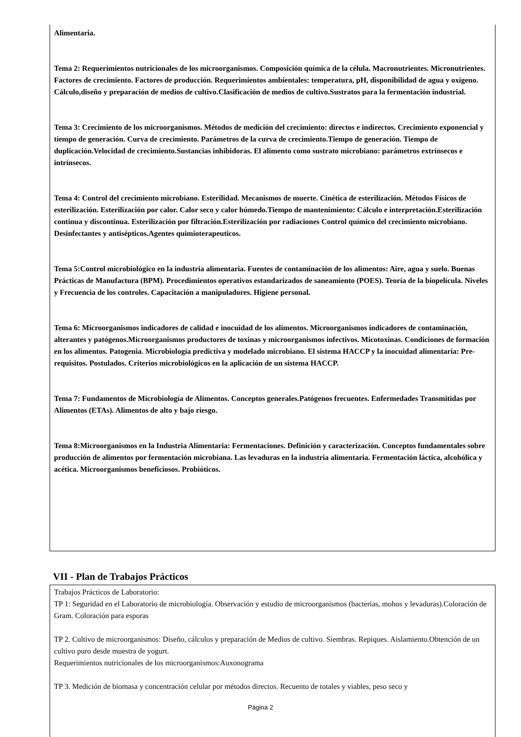Alimentaria.
Tema 2: Requerimientos nutricionales de los microorganismos. Composición química de la célula. Macronutrientes. Micronutrientes. Factores de crecimiento. Factores de producción. Requerimientos ambientales: temperatura, pH, disponibilidad de agua y oxígeno. Cálculo,diseño y preparación de medios de cultivo.Clasificación de medios de cultivo.Sustratos para la fermentación industrial.
Tema 3: Crecimiento de los microorganismos. Métodos de medición del crecimiento: directos e indirectos. Crecimiento exponencial y tiempo de generación. Curva de crecimiento. Parámetros de la curva de crecimiento.Tiempo de generación. Tiempo de duplicación.Velocidad de crecimiento.Sustancias inhibidoras. El alimento como sustrato microbiano: parámetros extrínsecos e intrínsecos.
Tema 4: Control del crecimiento microbiano. Esterilidad. Mecanismos de muerte. Cinética de esterilización. Métodos Físicos de esterilización. Esterilización por calor. Calor seco y calor húmedo.Tiempo de mantenimiento: Cálculo e interpretación.Esterilización continua y discontinua. Esterilización por filtración.Esterilización por radiaciones Control químico del crecimiento microbiano. Desinfectantes y antisépticos.Agentes quimioterapeuticos.
Tema 5:Control microbiológico en la industria alimentaria. Fuentes de contaminación de los alimentos: Aire, agua y suelo. Buenas Prácticas de Manufactura (BPM). Procedimientos operativos estandarizados de saneamiento (POES). Teoría de la biopelícula. Niveles y Frecuencia de los controles. Capacitación a manipuladores. Higiene personal.
Tema 6: Microorganismos indicadores de calidad e inocuidad de los alimentos. Microorganismos indicadores de contaminación, alterantes y patógenos.Microorganismos productores de toxinas y microorganismos infectivos. Micotoxinas. Condiciones de formación en los alimentos. Patogenia. Microbiología predictiva y modelado microbiano. El sistema HACCP y la inocuidad alimentaria: Pre-requisitos. Postulados. Criterios microbiológicos en la aplicación de un sistema HACCP.
Tema 7: Fundamentos de Microbiología de Alimentos. Conceptos generales.Patógenos frecuentes. Enfermedades Transmitidas por Alimentos (ETAs). Alimentos de alto y bajo riesgo.
Tema 8:Microorganismos en la Industria Alimentaria: Fermentaciones. Definición y caracterización. Conceptos fundamentales sobre producción de alimentos por fermentación microbiana. Las levaduras en la industria alimentaria. Fermentación láctica, alcohólica y acética. Microorganismos beneficiosos. Probióticos.
VII - Plan de Trabajos Prácticos
Trabajos Prácticos de Laboratorio:
TP 1: Seguridad en el Laboratorio de microbiología. Observación y estudio de microorganismos (bacterias, mohos y levaduras).Coloración de Gram. Coloración para esporas
TP 2. Cultivo de microorganismos: Diseño, cálculos y preparación de Medios de cultivo. Siembras. Repiques. Aislamiento.Obtención de un cultivo puro desde muestra de yogurt.
Requerimientos nutricionales de los microorganismos:Auxonograma
TP 3. Medición de biomasa y concentración celular por métodos directos. Recuento de totales y viables, peso seco y
Página 2